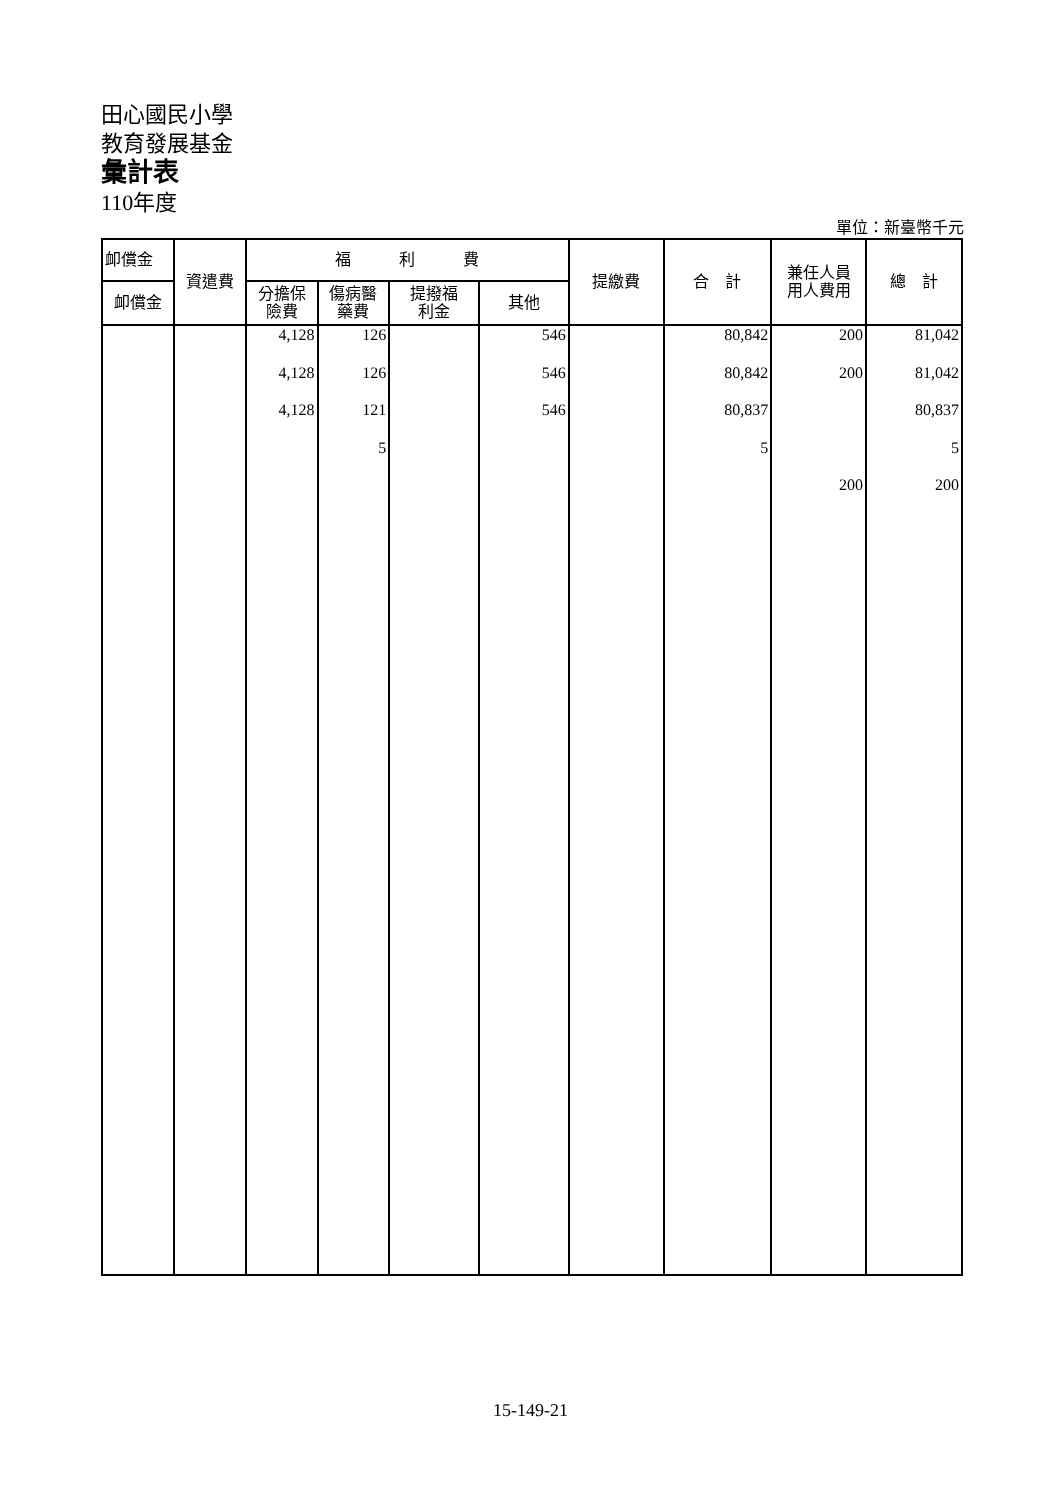田心國民小學
教育發展基金
彙計表
110年度
單位：新臺幣千元
| 卹償金 | 資遣費 | 福 利 費 | | | | 提繳費 | 合 計 | 兼任人員 用人費用 | 總 計 |
| --- | --- | --- | --- | --- | --- | --- | --- | --- | --- |
| 卹償金 | | 分擔保 險費 | 傷病醫 藥費 | 提撥福 利金 | 其他 | | | | |
| | | 4,128 | 126 | | 546 | | 80,842 | 200 | 81,042 |
| | | 4,128 | 126 | | 546 | | 80,842 | 200 | 81,042 |
| | | 4,128 | 121 | | 546 | | 80,837 | | 80,837 |
| | | | 5 | | | | 5 | | 5 |
| | | | | | | | | 200 | 200 |
15-149-21